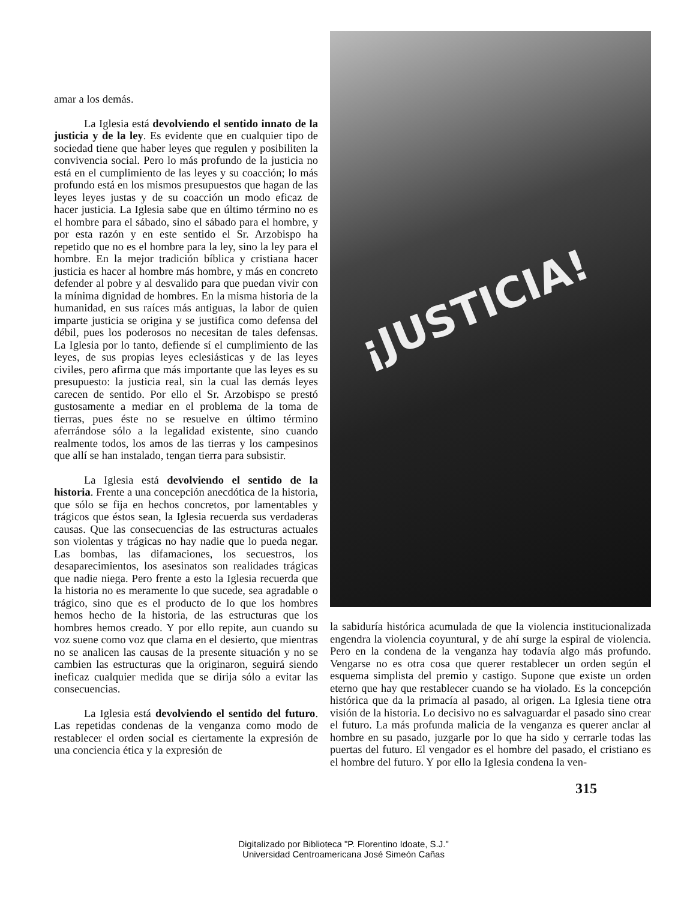amar a los demás.
La Iglesia está devolviendo el sentido innato de la justicia y de la ley. Es evidente que en cualquier tipo de sociedad tiene que haber leyes que regulen y posibiliten la convivencia social. Pero lo más profundo de la justicia no está en el cumplimiento de las leyes y su coacción; lo más profundo está en los mismos presupuestos que hagan de las leyes leyes justas y de su coacción un modo eficaz de hacer justicia. La Iglesia sabe que en último término no es el hombre para el sábado, sino el sábado para el hombre, y por esta razón y en este sentido el Sr. Arzobispo ha repetido que no es el hombre para la ley, sino la ley para el hombre. En la mejor tradición bíblica y cristiana hacer justicia es hacer al hombre más hombre, y más en concreto defender al pobre y al desvalido para que puedan vivir con la mínima dignidad de hombres. En la misma historia de la humanidad, en sus raíces más antiguas, la labor de quien imparte justicia se origina y se justifica como defensa del débil, pues los poderosos no necesitan de tales defensas. La Iglesia por lo tanto, defiende sí el cumplimiento de las leyes, de sus propias leyes eclesiásticas y de las leyes civiles, pero afirma que más importante que las leyes es su presupuesto: la justicia real, sin la cual las demás leyes carecen de sentido. Por ello el Sr. Arzobispo se prestó gustosamente a mediar en el problema de la toma de tierras, pues éste no se resuelve en último término aferrándose sólo a la legalidad existente, sino cuando realmente todos, los amos de las tierras y los campesinos que allí se han instalado, tengan tierra para subsistir.
La Iglesia está devolviendo el sentido de la historia. Frente a una concepción anecdótica de la historia, que sólo se fija en hechos concretos, por lamentables y trágicos que éstos sean, la Iglesia recuerda sus verdaderas causas. Que las consecuencias de las estructuras actuales son violentas y trágicas no hay nadie que lo pueda negar. Las bombas, las difamaciones, los secuestros, los desaparecimientos, los asesinatos son realidades trágicas que nadie niega. Pero frente a esto la Iglesia recuerda que la historia no es meramente lo que sucede, sea agradable o trágico, sino que es el producto de lo que los hombres hemos hecho de la historia, de las estructuras que los hombres hemos creado. Y por ello repite, aun cuando su voz suene como voz que clama en el desierto, que mientras no se analicen las causas de la presente situación y no se cambien las estructuras que la originaron, seguirá siendo ineficaz cualquier medida que se dirija sólo a evitar las consecuencias.
La Iglesia está devolviendo el sentido del futuro. Las repetidas condenas de la venganza como modo de restablecer el orden social es ciertamente la expresión de una conciencia ética y la expresión de
¡JUSTICIA!
la sabiduría histórica acumulada de que la violencia institucionalizada engendra la violencia coyuntural, y de ahí surge la espiral de violencia. Pero en la condena de la venganza hay todavía algo más profundo. Vengarse no es otra cosa que querer restablecer un orden según el esquema simplista del premio y castigo. Supone que existe un orden eterno que hay que restablecer cuando se ha violado. Es la concepción histórica que da la primacía al pasado, al origen. La Iglesia tiene otra visión de la historia. Lo decisivo no es salvaguardar el pasado sino crear el futuro. La más profunda malicia de la venganza es querer anclar al hombre en su pasado, juzgarle por lo que ha sido y cerrarle todas las puertas del futuro. El vengador es el hombre del pasado, el cristiano es el hombre del futuro. Y por ello la Iglesia condena la ven-
315
Digitalizado por Biblioteca "P. Florentino Idoate, S.J."
Universidad Centroamericana José Simeón Cañas